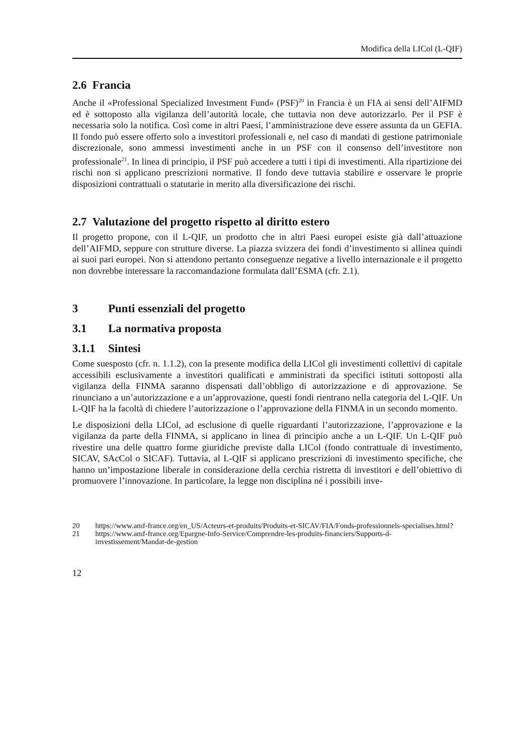Modifica della LICol (L-QIF)
2.6 Francia
Anche il «Professional Specialized Investment Fund» (PSF)<sup>20</sup> in Francia è un FIA ai sensi dell’AIFMD ed è sottoposto alla vigilanza dell’autorità locale, che tuttavia non deve autorizzarlo. Per il PSF è necessaria solo la notifica. Così come in altri Paesi, l’amministrazione deve essere assunta da un GEFIA. Il fondo può essere offerto solo a investitori professionali e, nel caso di mandati di gestione patrimoniale discrezionale, sono ammessi investimenti anche in un PSF con il consenso dell’investitore non professionale<sup>21</sup>. In linea di principio, il PSF può accedere a tutti i tipi di investimenti. Alla ripartizione dei rischi non si applicano prescrizioni normative. Il fondo deve tuttavia stabilire e osservare le proprie disposizioni contrattuali o statutarie in merito alla diversificazione dei rischi.
2.7 Valutazione del progetto rispetto al diritto estero
Il progetto propone, con il L-QIF, un prodotto che in altri Paesi europei esiste già dall’attuazione dell’AIFMD, seppure con strutture diverse. La piazza svizzera dei fondi d’investimento si allinea quindi ai suoi pari europei. Non si attendono pertanto conseguenze negative a livello internazionale e il progetto non dovrebbe interessare la raccomandazione formulata dall’ESMA (cfr. 2.1).
3 Punti essenziali del progetto
3.1 La normativa proposta
3.1.1 Sintesi
Come suesposto (cfr. n. 1.1.2), con la presente modifica della LICol gli investimenti collettivi di capitale accessibili esclusivamente a investitori qualificati e amministrati da specifici istituti sottoposti alla vigilanza della FINMA saranno dispensati dall’obbligo di autorizzazione e di approvazione. Se rinunciano a un’autorizzazione e a un’approvazione, questi fondi rientrano nella categoria del L-QIF. Un L-QIF ha la facoltà di chiedere l’autorizzazione o l’approvazione della FINMA in un secondo momento.
Le disposizioni della LICol, ad esclusione di quelle riguardanti l’autorizzazione, l’approvazione e la vigilanza da parte della FINMA, si applicano in linea di principio anche a un L-QIF. Un L-QIF può rivestire una delle quattro forme giuridiche previste dalla LICol (fondo contrattuale di investimento, SICAV, SAcCol o SICAF). Tuttavia, al L-QIF si applicano prescrizioni di investimento specifiche, che hanno un’impostazione liberale in considerazione della cerchia ristretta di investitori e dell’obiettivo di promuovere l’innovazione. In particolare, la legge non disciplina né i possibili inve-
20 https://www.amf-france.org/en_US/Acteurs-et-produits/Produits-et-SICAV/FIA/Fonds-professionnels-specialises.html?
21 https://www.amf-france.org/Epargne-Info-Service/Comprendre-les-produits-financiers/Supports-d-investissement/Mandat-de-gestion
12